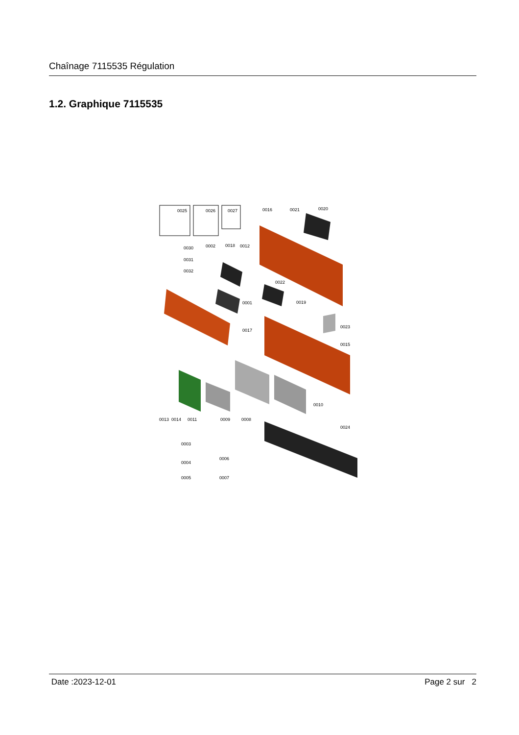Chaînage 7115535 Régulation
1.2. Graphique 7115535
0025
0026
0027
0016
0021
0020
0030
0031
0032
0002
0018
0012
0022
0001
0019
0017
0023
0015
0010
0013
0014
0011
0009
0008
0024
0003
0004
0005
0006
0007
Date :2023-12-01 Page 2 sur 2